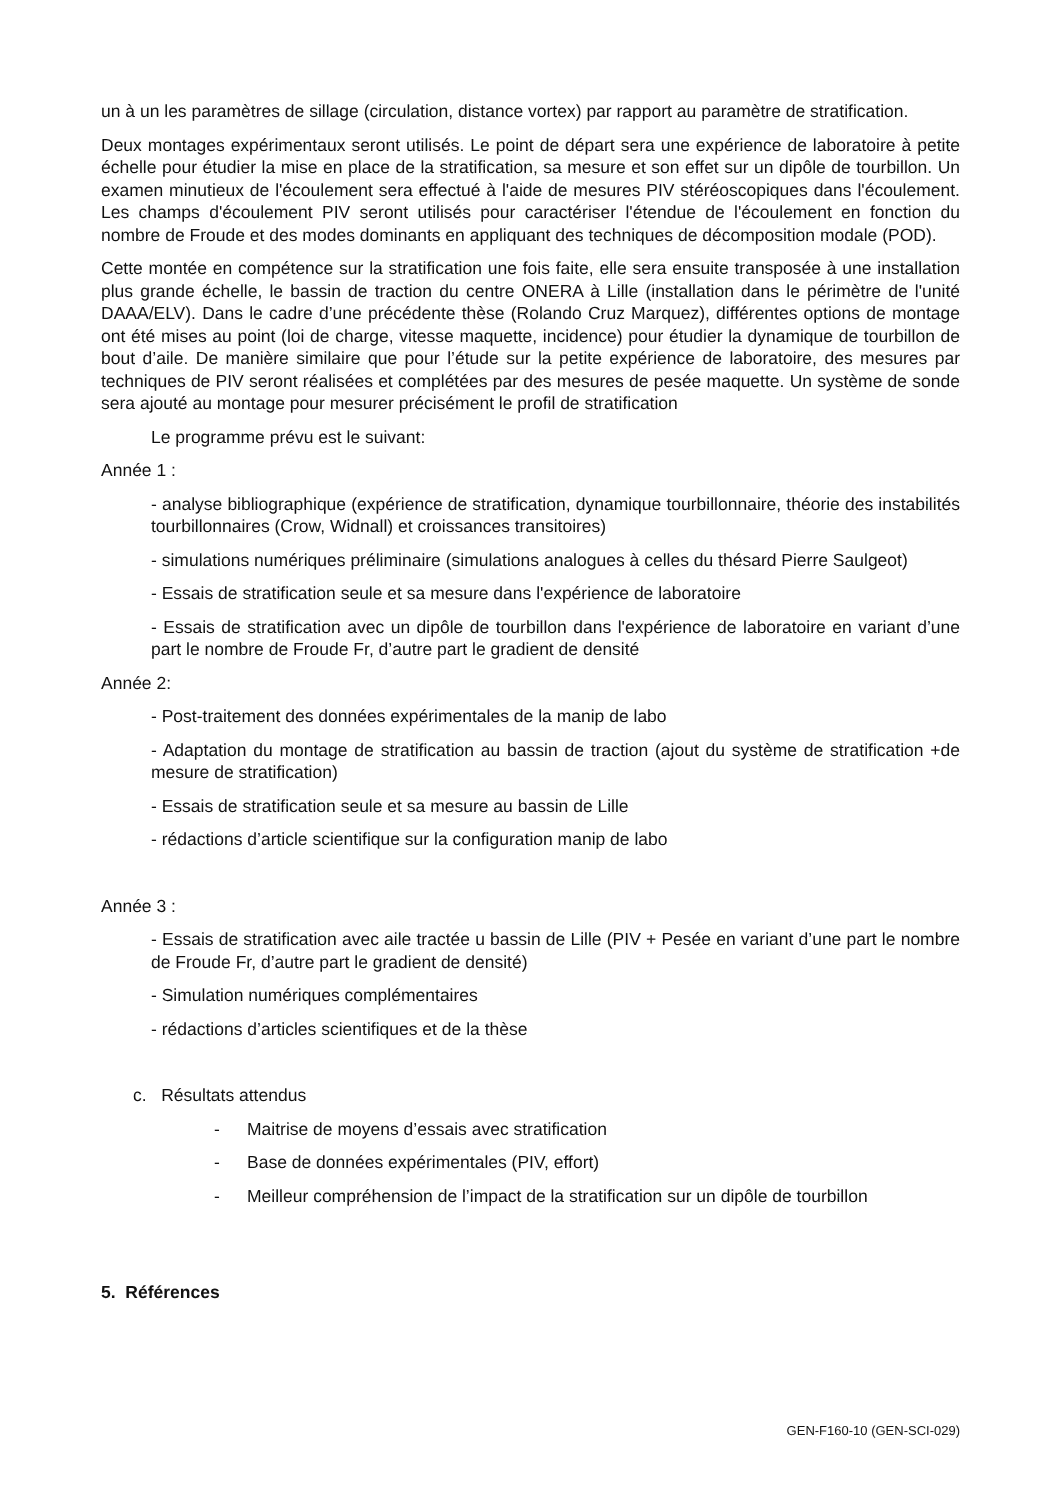un à un les paramètres de sillage (circulation, distance vortex) par rapport au paramètre de stratification.
Deux montages expérimentaux seront utilisés. Le point de départ sera une expérience de laboratoire à petite échelle pour étudier la mise en place de la stratification, sa mesure et son effet sur un dipôle de tourbillon. Un examen minutieux de l'écoulement sera effectué à l'aide de mesures PIV stéréoscopiques dans l'écoulement. Les champs d'écoulement PIV seront utilisés pour caractériser l'étendue de l'écoulement en fonction du nombre de Froude et des modes dominants en appliquant des techniques de décomposition modale (POD).
Cette montée en compétence sur la stratification une fois faite, elle sera ensuite transposée à une installation plus grande échelle, le bassin de traction du centre ONERA à Lille (installation dans le périmètre de l'unité DAAA/ELV). Dans le cadre d’une précédente thèse (Rolando Cruz Marquez), différentes options de montage ont été mises au point (loi de charge, vitesse maquette, incidence) pour étudier la dynamique de tourbillon de bout d’aile. De manière similaire que pour l’étude sur la petite expérience de laboratoire, des mesures par techniques de PIV seront réalisées et complétées par des mesures de pesée maquette. Un système de sonde sera ajouté au montage pour mesurer précisément le profil de stratification
Le programme prévu est le suivant:
Année 1 :
- analyse bibliographique (expérience de stratification, dynamique tourbillonnaire, théorie des instabilités tourbillonnaires (Crow, Widnall) et croissances transitoires)
- simulations numériques préliminaire (simulations analogues à celles du thésard Pierre Saulgeot)
- Essais de stratification seule et sa mesure dans l'expérience de laboratoire
- Essais de stratification avec un dipôle de tourbillon dans l'expérience de laboratoire en variant d’une part le nombre de Froude Fr, d’autre part le gradient de densité
Année 2:
- Post-traitement des données expérimentales de la manip de labo
- Adaptation du montage de stratification au bassin de traction (ajout du système de stratification +de mesure de stratification)
- Essais de stratification seule et sa mesure au bassin de Lille
- rédactions d’article scientifique sur la configuration manip de labo
Année 3 :
- Essais de stratification avec aile tractée u bassin de Lille (PIV + Pesée en variant d’une part le nombre de Froude Fr, d’autre part le gradient de densité)
- Simulation numériques complémentaires
- rédactions d’articles scientifiques et de la thèse
c. Résultats attendus
- Maitrise de moyens d’essais avec stratification
- Base de données expérimentales (PIV, effort)
- Meilleur compréhension de l’impact de la stratification sur un dipôle de tourbillon
5. Références
GEN-F160-10 (GEN-SCI-029)